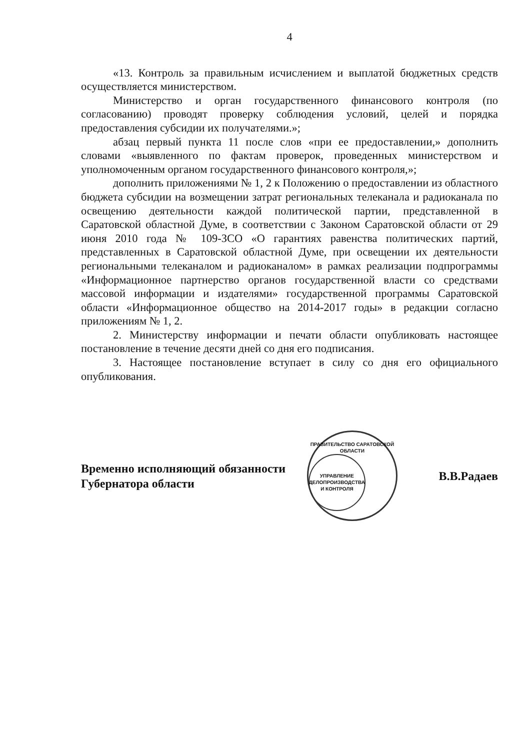4
«13. Контроль за правильным исчислением и выплатой бюджетных средств осуществляется министерством.
Министерство и орган государственного финансового контроля (по согласованию) проводят проверку соблюдения условий, целей и порядка предоставления субсидии их получателями.»;
абзац первый пункта 11 после слов «при ее предоставлении,» дополнить словами «выявленного по фактам проверок, проведенных министерством и уполномоченным органом государственного финансового контроля,»;
дополнить приложениями № 1, 2 к Положению о предоставлении из областного бюджета субсидии на возмещении затрат региональных телеканала и радиоканала по освещению деятельности каждой политической партии, представленной в Саратовской областной Думе, в соответствии с Законом Саратовской области от 29 июня 2010 года № 109-ЗСО «О гарантиях равенства политических партий, представленных в Саратовской областной Думе, при освещении их деятельности региональными телеканалом и радиоканалом» в рамках реализации подпрограммы «Информационное партнерство органов государственной власти со средствами массовой информации и издателями» государственной программы Саратовской области «Информационное общество на 2014-2017 годы» в редакции согласно приложениям № 1, 2.
2. Министерству информации и печати области опубликовать настоящее постановление в течение десяти дней со дня его подписания.
3. Настоящее постановление вступает в силу со дня его официального опубликования.
Временно исполняющий обязанности
Губернатора области
ПРАВИТЕЛЬСТВО САРАТОВСКОЙ ОБЛАСТИ
УПРАВЛЕНИЕ
ДЕЛОПРОИЗВОДСТВА
И КОНТРОЛЯ
В.В.Радаев